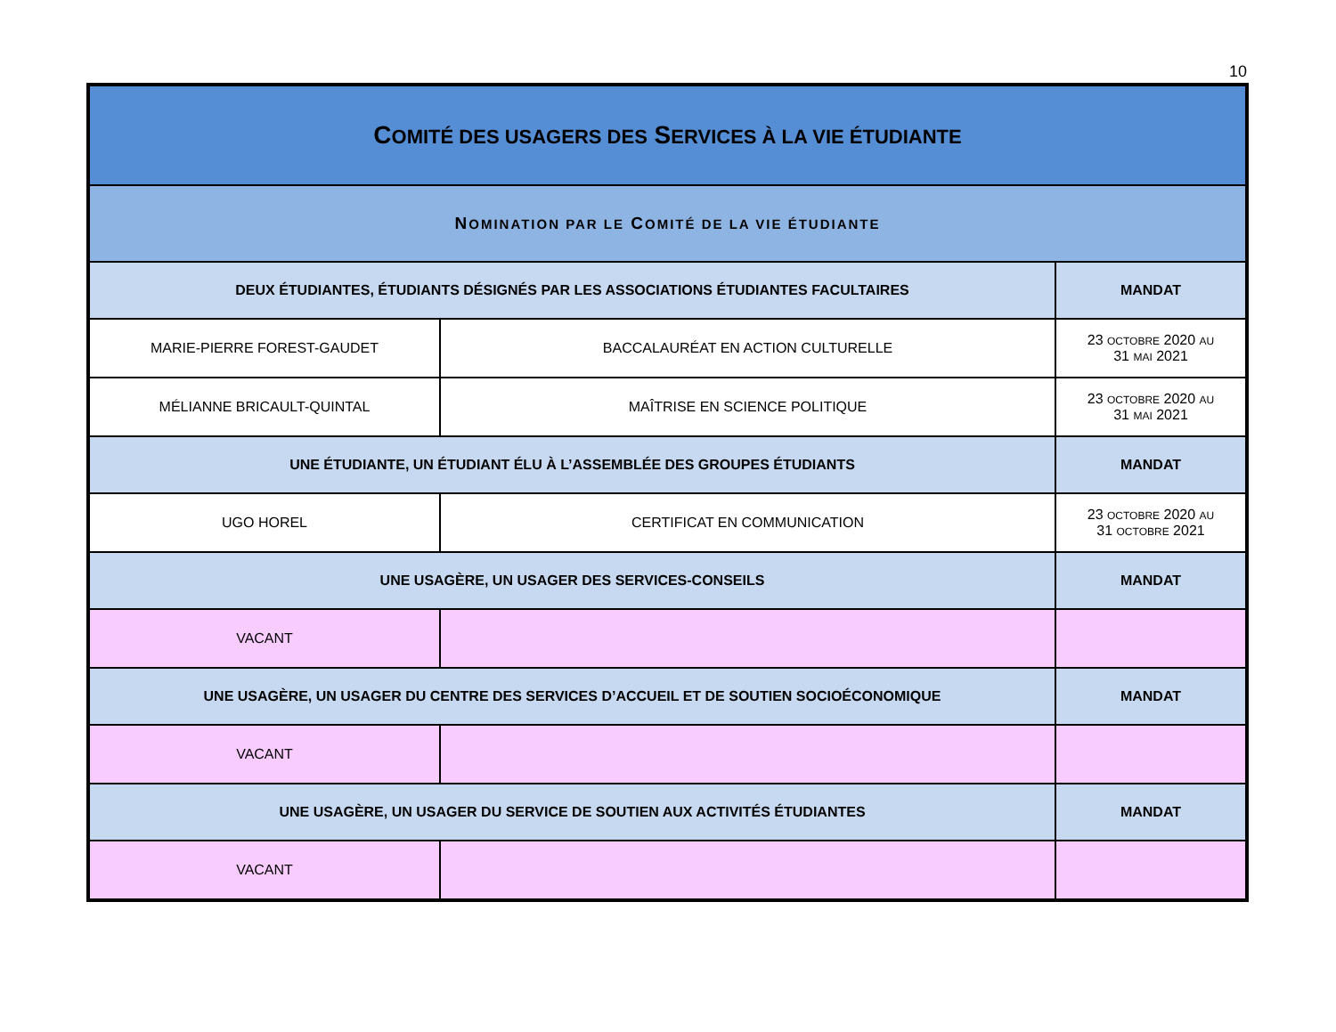10
| C OMITÉ DES USAGERS DES S ERVICES À LA VIE ÉTUDIANTE | | |
| --- | --- | --- |
| N OMINATION PAR LE C OMITÉ DE LA VIE ÉTUDIANTE | | |
| DEUX ÉTUDIANTES, ÉTUDIANTS DÉSIGNÉS PAR LES ASSOCIATIONS ÉTUDIANTES FACULTAIRES | | MANDAT |
| MARIE-PIERRE FOREST-GAUDET | BACCALAURÉAT EN ACTION CULTURELLE | 23 OCTOBRE 2020 AU 31 MAI 2021 |
| MÉLIANNE BRICAULT-QUINTAL | MAÎTRISE EN SCIENCE POLITIQUE | 23 OCTOBRE 2020 AU 31 MAI 2021 |
| UNE ÉTUDIANTE, UN ÉTUDIANT ÉLU À L’ASSEMBLÉE DES GROUPES ÉTUDIANTS | | MANDAT |
| UGO HOREL | CERTIFICAT EN COMMUNICATION | 23 OCTOBRE 2020 AU 31 OCTOBRE 2021 |
| UNE USAGÈRE, UN USAGER DES SERVICES-CONSEILS | | MANDAT |
| VACANT | | |
| UNE USAGÈRE, UN USAGER DU CENTRE DES SERVICES D’ACCUEIL ET DE SOUTIEN SOCIOÉCONOMIQUE | | MANDAT |
| VACANT | | |
| UNE USAGÈRE, UN USAGER DU SERVICE DE SOUTIEN AUX ACTIVITÉS ÉTUDIANTES | | MANDAT |
| VACANT | | |